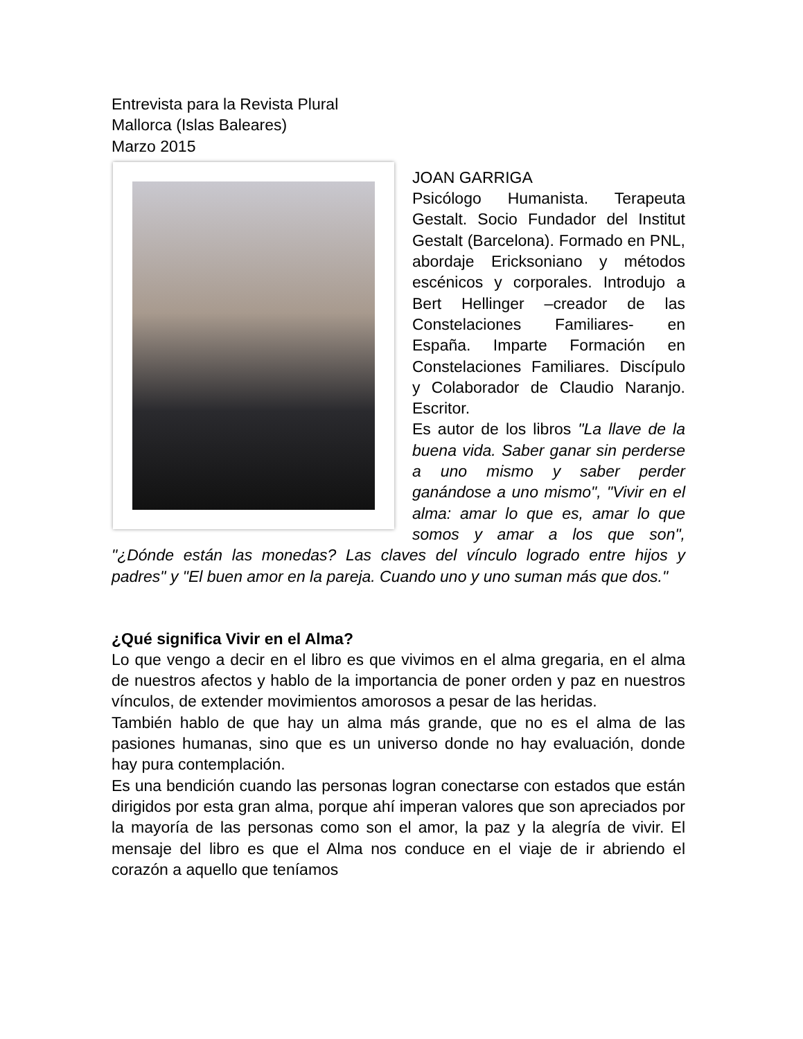Entrevista para la Revista Plural
Mallorca (Islas Baleares)
Marzo 2015
JOAN GARRIGA
Psicólogo Humanista. Terapeuta Gestalt. Socio Fundador del Institut Gestalt (Barcelona). Formado en PNL, abordaje Ericksoniano y métodos escénicos y corporales. Introdujo a Bert Hellinger –creador de las Constelaciones Familiares- en España. Imparte Formación en Constelaciones Familiares. Discípulo y Colaborador de Claudio Naranjo. Escritor.
Es autor de los libros "La llave de la buena vida. Saber ganar sin perderse a uno mismo y saber perder ganándose a uno mismo", "Vivir en el alma: amar lo que es, amar lo que somos y amar a los que son", "¿Dónde están las monedas? Las claves del vínculo logrado entre hijos y padres" y "El buen amor en la pareja. Cuando uno y uno suman más que dos."
¿Qué significa Vivir en el Alma?
Lo que vengo a decir en el libro es que vivimos en el alma gregaria, en el alma de nuestros afectos y hablo de la importancia de poner orden y paz en nuestros vínculos, de extender movimientos amorosos a pesar de las heridas.
También hablo de que hay un alma más grande, que no es el alma de las pasiones humanas, sino que es un universo donde no hay evaluación, donde hay pura contemplación.
Es una bendición cuando las personas logran conectarse con estados que están dirigidos por esta gran alma, porque ahí imperan valores que son apreciados por la mayoría de las personas como son el amor, la paz y la alegría de vivir. El mensaje del libro es que el Alma nos conduce en el viaje de ir abriendo el corazón a aquello que teníamos